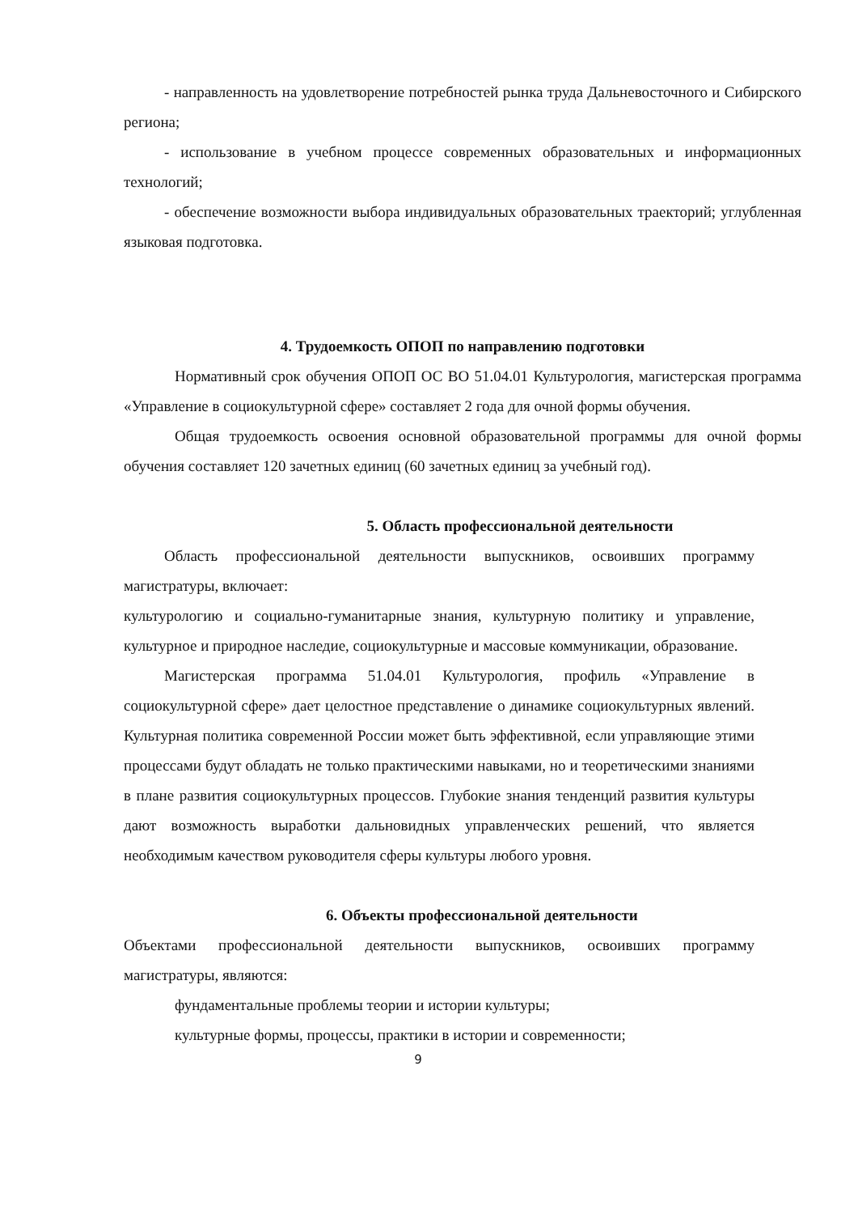- направленность на удовлетворение потребностей рынка труда Дальневосточного и Сибирского региона;
- использование в учебном процессе современных образовательных и информационных технологий;
- обеспечение возможности выбора индивидуальных образовательных траекторий; углубленная языковая подготовка.
4. Трудоемкость ОПОП по направлению подготовки
Нормативный срок обучения ОПОП ОС ВО 51.04.01 Культурология, магистерская программа «Управление в социокультурной сфере» составляет 2 года для очной формы обучения.
Общая трудоемкость освоения основной образовательной программы для очной формы обучения составляет 120 зачетных единиц (60 зачетных единиц за учебный год).
5. Область профессиональной деятельности
Область профессиональной деятельности выпускников, освоивших программу магистратуры, включает:
культурологию и социально-гуманитарные знания, культурную политику и управление, культурное и природное наследие, социокультурные и массовые коммуникации, образование.
Магистерская программа 51.04.01 Культурология, профиль «Управление в социокультурной сфере» дает целостное представление о динамике социокультурных явлений. Культурная политика современной России может быть эффективной, если управляющие этими процессами будут обладать не только практическими навыками, но и теоретическими знаниями в плане развития социокультурных процессов. Глубокие знания тенденций развития культуры дают возможность выработки дальновидных управленческих решений, что является необходимым качеством руководителя сферы культуры любого уровня.
6. Объекты профессиональной деятельности
Объектами профессиональной деятельности выпускников, освоивших программу магистратуры, являются:
фундаментальные проблемы теории и истории культуры;
культурные формы, процессы, практики в истории и современности;
9